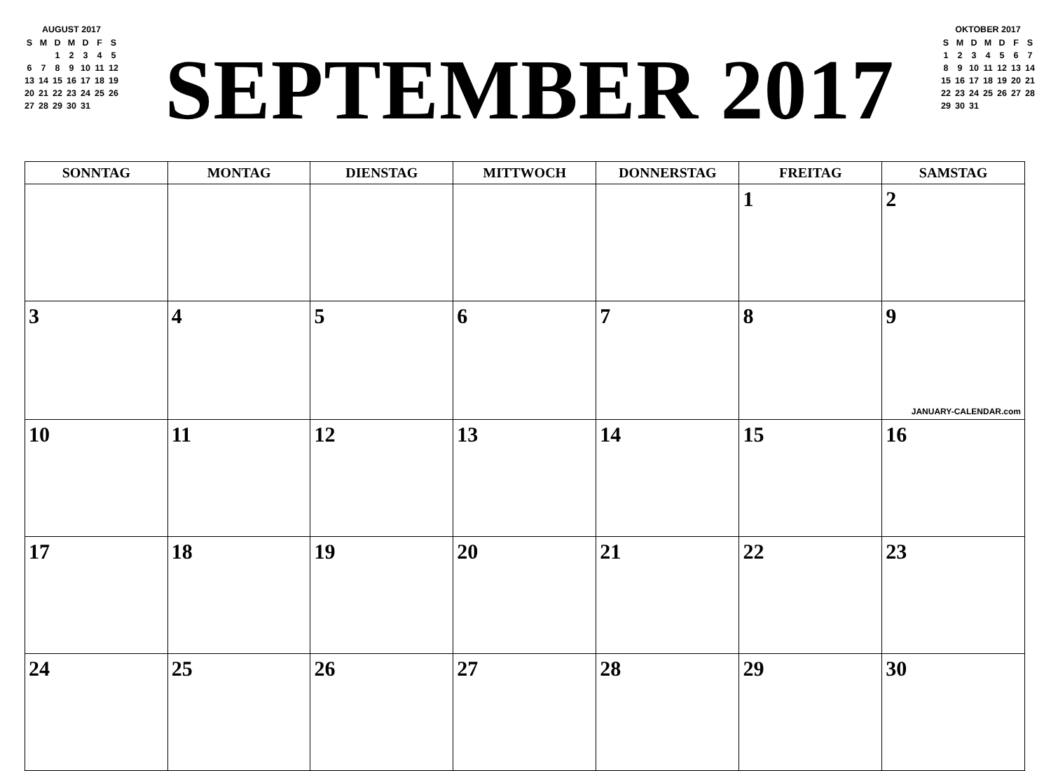AUGUST 2017
| S | M | D | M | D | F | S |
| | | 1 | 2 | 3 | 4 | 5 |
| 6 | 7 | 8 | 9 | 10 | 11 | 12 |
| 13 | 14 | 15 | 16 | 17 | 18 | 19 |
| 20 | 21 | 22 | 23 | 24 | 25 | 26 |
| 27 | 28 | 29 | 30 | 31 | | |
SEPTEMBER 2017
OKTOBER 2017
| S | M | D | M | D | F | S |
| 1 | 2 | 3 | 4 | 5 | 6 | 7 |
| 8 | 9 | 10 | 11 | 12 | 13 | 14 |
| 15 | 16 | 17 | 18 | 19 | 20 | 21 |
| 22 | 23 | 24 | 25 | 26 | 27 | 28 |
| 29 | 30 | 31 | | | | |
| SONNTAG | MONTAG | DIENSTAG | MITTWOCH | DONNERSTAG | FREITAG | SAMSTAG |
| --- | --- | --- | --- | --- | --- | --- |
| | | | | | 1 | 2 |
| 3 | 4 | 5 | 6 | 7 | 8 | 9 JANUARY-CALENDAR.com |
| 10 | 11 | 12 | 13 | 14 | 15 | 16 |
| 17 | 18 | 19 | 20 | 21 | 22 | 23 |
| 24 | 25 | 26 | 27 | 28 | 29 | 30 |